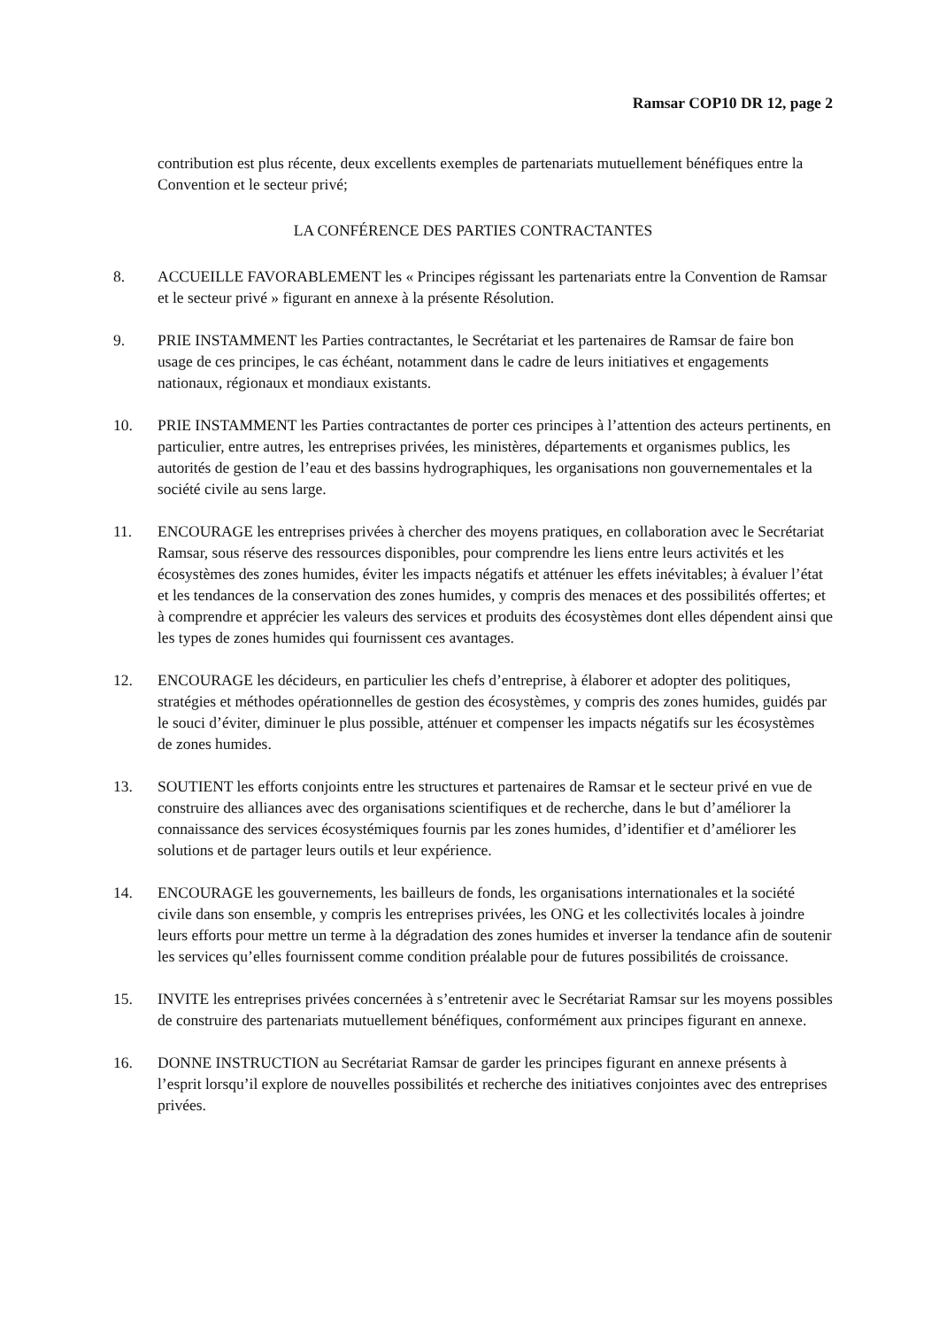Ramsar COP10 DR 12, page 2
contribution est plus récente, deux excellents exemples de partenariats mutuellement bénéfiques entre la Convention et le secteur privé;
LA CONFÉRENCE DES PARTIES CONTRACTANTES
8. ACCUEILLE FAVORABLEMENT les « Principes régissant les partenariats entre la Convention de Ramsar et le secteur privé » figurant en annexe à la présente Résolution.
9. PRIE INSTAMMENT les Parties contractantes, le Secrétariat et les partenaires de Ramsar de faire bon usage de ces principes, le cas échéant, notamment dans le cadre de leurs initiatives et engagements nationaux, régionaux et mondiaux existants.
10. PRIE INSTAMMENT les Parties contractantes de porter ces principes à l’attention des acteurs pertinents, en particulier, entre autres, les entreprises privées, les ministères, départements et organismes publics, les autorités de gestion de l’eau et des bassins hydrographiques, les organisations non gouvernementales et la société civile au sens large.
11. ENCOURAGE les entreprises privées à chercher des moyens pratiques, en collaboration avec le Secrétariat Ramsar, sous réserve des ressources disponibles, pour comprendre les liens entre leurs activités et les écosystèmes des zones humides, éviter les impacts négatifs et atténuer les effets inévitables; à évaluer l’état et les tendances de la conservation des zones humides, y compris des menaces et des possibilités offertes; et à comprendre et apprécier les valeurs des services et produits des écosystèmes dont elles dépendent ainsi que les types de zones humides qui fournissent ces avantages.
12. ENCOURAGE les décideurs, en particulier les chefs d’entreprise, à élaborer et adopter des politiques, stratégies et méthodes opérationnelles de gestion des écosystèmes, y compris des zones humides, guidés par le souci d’éviter, diminuer le plus possible, atténuer et compenser les impacts négatifs sur les écosystèmes de zones humides.
13. SOUTIENT les efforts conjoints entre les structures et partenaires de Ramsar et le secteur privé en vue de construire des alliances avec des organisations scientifiques et de recherche, dans le but d’améliorer la connaissance des services écosystémiques fournis par les zones humides, d’identifier et d’améliorer les solutions et de partager leurs outils et leur expérience.
14. ENCOURAGE les gouvernements, les bailleurs de fonds, les organisations internationales et la société civile dans son ensemble, y compris les entreprises privées, les ONG et les collectivités locales à joindre leurs efforts pour mettre un terme à la dégradation des zones humides et inverser la tendance afin de soutenir les services qu’elles fournissent comme condition préalable pour de futures possibilités de croissance.
15. INVITE les entreprises privées concernées à s’entretenir avec le Secrétariat Ramsar sur les moyens possibles de construire des partenariats mutuellement bénéfiques, conformément aux principes figurant en annexe.
16. DONNE INSTRUCTION au Secrétariat Ramsar de garder les principes figurant en annexe présents à l’esprit lorsqu’il explore de nouvelles possibilités et recherche des initiatives conjointes avec des entreprises privées.